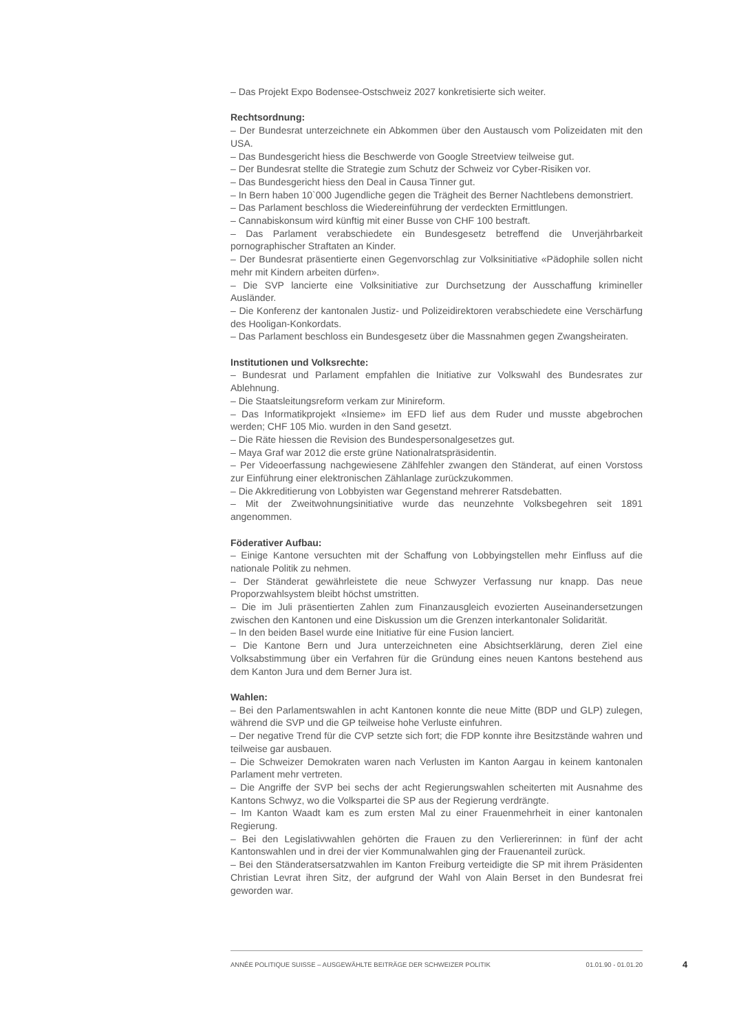– Das Projekt Expo Bodensee-Ostschweiz 2027 konkretisierte sich weiter.
Rechtsordnung:
– Der Bundesrat unterzeichnete ein Abkommen über den Austausch vom Polizeidaten mit den USA.
– Das Bundesgericht hiess die Beschwerde von Google Streetview teilweise gut.
– Der Bundesrat stellte die Strategie zum Schutz der Schweiz vor Cyber-Risiken vor.
– Das Bundesgericht hiess den Deal in Causa Tinner gut.
– In Bern haben 10`000 Jugendliche gegen die Trägheit des Berner Nachtlebens demonstriert.
– Das Parlament beschloss die Wiedereinführung der verdeckten Ermittlungen.
– Cannabiskonsum wird künftig mit einer Busse von CHF 100 bestraft.
– Das Parlament verabschiedete ein Bundesgesetz betreffend die Unverjährbarkeit pornographischer Straftaten an Kinder.
– Der Bundesrat präsentierte einen Gegenvorschlag zur Volksinitiative «Pädophile sollen nicht mehr mit Kindern arbeiten dürfen».
– Die SVP lancierte eine Volksinitiative zur Durchsetzung der Ausschaffung krimineller Ausländer.
– Die Konferenz der kantonalen Justiz- und Polizeidirektoren verabschiedete eine Verschärfung des Hooligan-Konkordats.
– Das Parlament beschloss ein Bundesgesetz über die Massnahmen gegen Zwangsheiraten.
Institutionen und Volksrechte:
– Bundesrat und Parlament empfahlen die Initiative zur Volkswahl des Bundesrates zur Ablehnung.
– Die Staatsleitungsreform verkam zur Minireform.
– Das Informatikprojekt «Insieme» im EFD lief aus dem Ruder und musste abgebrochen werden; CHF 105 Mio. wurden in den Sand gesetzt.
– Die Räte hiessen die Revision des Bundespersonalgesetzes gut.
– Maya Graf war 2012 die erste grüne Nationalratspräsidentin.
– Per Videoerfassung nachgewiesene Zählfehler zwangen den Ständerat, auf einen Vorstoss zur Einführung einer elektronischen Zählanlage zurückzukommen.
– Die Akkreditierung von Lobbyisten war Gegenstand mehrerer Ratsdebatten.
– Mit der Zweitwohnungsinitiative wurde das neunzehnte Volksbegehren seit 1891 angenommen.
Föderativer Aufbau:
– Einige Kantone versuchten mit der Schaffung von Lobbyingstellen mehr Einfluss auf die nationale Politik zu nehmen.
– Der Ständerat gewährleistete die neue Schwyzer Verfassung nur knapp. Das neue Proporzwahlsystem bleibt höchst umstritten.
– Die im Juli präsentierten Zahlen zum Finanzausgleich evozierten Auseinandersetzungen zwischen den Kantonen und eine Diskussion um die Grenzen interkantonaler Solidarität.
– In den beiden Basel wurde eine Initiative für eine Fusion lanciert.
– Die Kantone Bern und Jura unterzeichneten eine Absichtserklärung, deren Ziel eine Volksabstimmung über ein Verfahren für die Gründung eines neuen Kantons bestehend aus dem Kanton Jura und dem Berner Jura ist.
Wahlen:
– Bei den Parlamentswahlen in acht Kantonen konnte die neue Mitte (BDP und GLP) zulegen, während die SVP und die GP teilweise hohe Verluste einfuhren.
– Der negative Trend für die CVP setzte sich fort; die FDP konnte ihre Besitzstände wahren und teilweise gar ausbauen.
– Die Schweizer Demokraten waren nach Verlusten im Kanton Aargau in keinem kantonalen Parlament mehr vertreten.
– Die Angriffe der SVP bei sechs der acht Regierungswahlen scheiterten mit Ausnahme des Kantons Schwyz, wo die Volkspartei die SP aus der Regierung verdrängte.
– Im Kanton Waadt kam es zum ersten Mal zu einer Frauenmehrheit in einer kantonalen Regierung.
– Bei den Legislativwahlen gehörten die Frauen zu den Verliererinnen: in fünf der acht Kantonswahlen und in drei der vier Kommunalwahlen ging der Frauenanteil zurück.
– Bei den Ständeratsersatzwahlen im Kanton Freiburg verteidigte die SP mit ihrem Präsidenten Christian Levrat ihren Sitz, der aufgrund der Wahl von Alain Berset in den Bundesrat frei geworden war.
ANNÉE POLITIQUE SUISSE – AUSGEWÄHLTE BEITRÄGE DER SCHWEIZER POLITIK 01.01.90 - 01.01.20
4